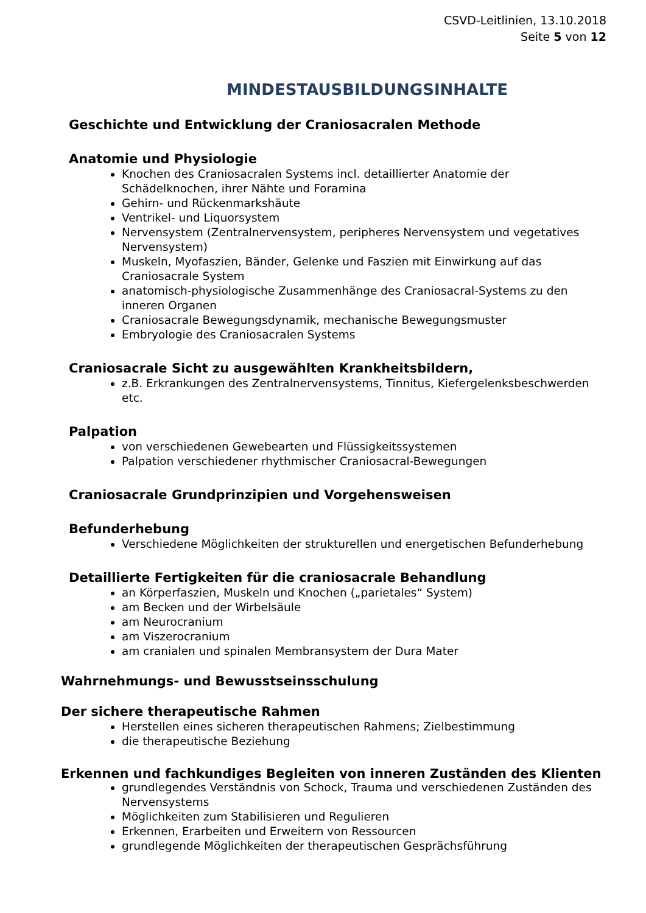CSVD-Leitlinien, 13.10.2018
Seite 5 von 12
MINDESTAUSBILDUNGSINHALTE
Geschichte und Entwicklung der Craniosacralen Methode
Anatomie und Physiologie
Knochen des Craniosacralen Systems incl. detaillierter Anatomie der Schädelknochen, ihrer Nähte und Foramina
Gehirn- und Rückenmarkshäute
Ventrikel- und Liquorsystem
Nervensystem (Zentralnervensystem, peripheres Nervensystem und vegetatives Nervensystem)
Muskeln, Myofaszien, Bänder, Gelenke und Faszien mit Einwirkung auf das Craniosacrale System
anatomisch-physiologische Zusammenhänge des Craniosacral-Systems zu den inneren Organen
Craniosacrale Bewegungsdynamik, mechanische Bewegungsmuster
Embryologie des Craniosacralen Systems
Craniosacrale Sicht zu ausgewählten Krankheitsbildern,
z.B. Erkrankungen des Zentralnervensystems, Tinnitus, Kiefergelenksbeschwerden etc.
Palpation
von verschiedenen Gewebearten und Flüssigkeitssystemen
Palpation verschiedener rhythmischer Craniosacral-Bewegungen
Craniosacrale Grundprinzipien und Vorgehensweisen
Befunderhebung
Verschiedene Möglichkeiten der strukturellen und energetischen Befunderhebung
Detaillierte Fertigkeiten für die craniosacrale Behandlung
an Körperfaszien, Muskeln und Knochen („parietales“ System)
am Becken und der Wirbelsäule
am Neurocranium
am Viszerocranium
am cranialen und spinalen Membransystem der Dura Mater
Wahrnehmungs- und Bewusstseinsschulung
Der sichere therapeutische Rahmen
Herstellen eines sicheren therapeutischen Rahmens; Zielbestimmung
die therapeutische Beziehung
Erkennen und fachkundiges Begleiten von inneren Zuständen des Klienten
grundlegendes Verständnis von Schock, Trauma und verschiedenen Zuständen des Nervensystems
Möglichkeiten zum Stabilisieren und Regulieren
Erkennen, Erarbeiten und Erweitern von Ressourcen
grundlegende Möglichkeiten der therapeutischen Gesprächsführung